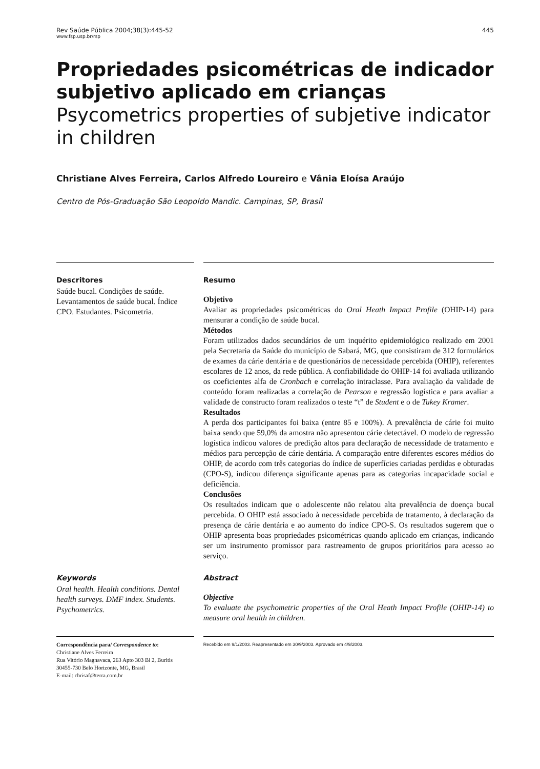Rev Saúde Pública 2004;38(3):445-52
www.fsp.usp.br/rsp
445
Propriedades psicométricas de indicador subjetivo aplicado em crianças
Psycometrics properties of subjetive indicator in children
Christiane Alves Ferreira, Carlos Alfredo Loureiro e Vânia Eloísa Araújo
Centro de Pós-Graduação São Leopoldo Mandic. Campinas, SP, Brasil
Descritores
Saúde bucal. Condições de saúde. Levantamentos de saúde bucal. Índice CPO. Estudantes. Psicometria.
Resumo
Objetivo
Avaliar as propriedades psicométricas do Oral Heath Impact Profile (OHIP-14) para mensurar a condição de saúde bucal.
Métodos
Foram utilizados dados secundários de um inquérito epidemiológico realizado em 2001 pela Secretaria da Saúde do município de Sabará, MG, que consistiram de 312 formulários de exames da cárie dentária e de questionários de necessidade percebida (OHIP), referentes escolares de 12 anos, da rede pública. A confiabilidade do OHIP-14 foi avaliada utilizando os coeficientes alfa de Cronbach e correlação intraclasse. Para avaliação da validade de conteúdo foram realizadas a correlação de Pearson e regressão logística e para avaliar a validade de constructo foram realizados o teste “t” de Student e o de Tukey Kramer.
Resultados
A perda dos participantes foi baixa (entre 85 e 100%). A prevalência de cárie foi muito baixa sendo que 59,0% da amostra não apresentou cárie detectável. O modelo de regressão logística indicou valores de predição altos para declaração de necessidade de tratamento e médios para percepção de cárie dentária. A comparação entre diferentes escores médios do OHIP, de acordo com três categorias do índice de superfícies cariadas perdidas e obturadas (CPO-S), indicou diferença significante apenas para as categorias incapacidade social e deficiência.
Conclusões
Os resultados indicam que o adolescente não relatou alta prevalência de doença bucal percebida. O OHIP está associado à necessidade percebida de tratamento, à declaração da presença de cárie dentária e ao aumento do índice CPO-S. Os resultados sugerem que o OHIP apresenta boas propriedades psicométricas quando aplicado em crianças, indicando ser um instrumento promissor para rastreamento de grupos prioritários para acesso ao serviço.
Keywords
Oral health. Health conditions. Dental health surveys. DMF index. Students. Psychometrics.
Abstract
Objective
To evaluate the psychometric properties of the Oral Heath Impact Profile (OHIP-14) to measure oral health in children.
Correspondência para/ Correspondence to:
Christiane Alves Ferreira
Rua Vitório Magnavaca, 263 Apto 303 Bl 2, Buritis
30455-730 Belo Horizonte, MG, Brasil
E-mail: chrisaf@terra.com.br
Recebido em 9/1/2003. Reapresentado em 30/9/2003. Aprovado em 4/9/2003.